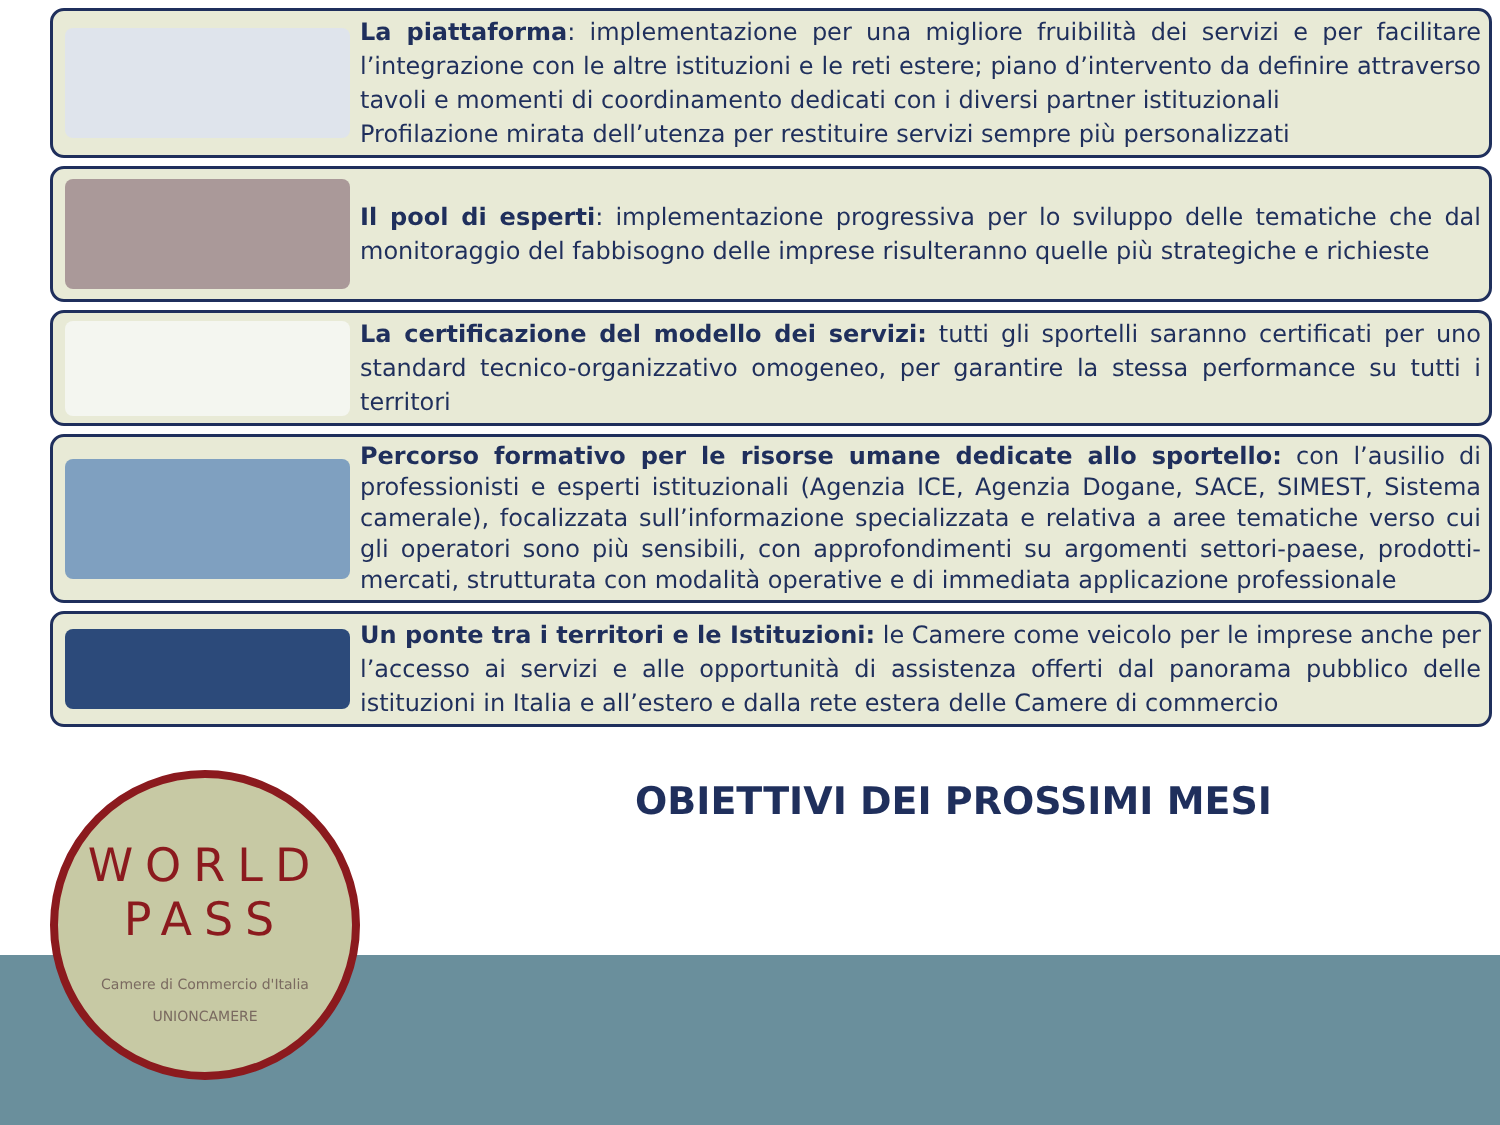La piattaforma: implementazione per una migliore fruibilità dei servizi e per facilitare l’integrazione con le altre istituzioni e le reti estere; piano d’intervento da definire attraverso tavoli e momenti di coordinamento dedicati con i diversi partner istituzionali
Profilazione mirata dell’utenza per restituire servizi sempre più personalizzati
Il pool di esperti: implementazione progressiva per lo sviluppo delle tematiche che dal monitoraggio del fabbisogno delle imprese risulteranno quelle più strategiche e richieste
La certificazione del modello dei servizi: tutti gli sportelli saranno certificati per uno standard tecnico-organizzativo omogeneo, per garantire la stessa performance su tutti i territori
Percorso formativo per le risorse umane dedicate allo sportello: con l’ausilio di professionisti e esperti istituzionali (Agenzia ICE, Agenzia Dogane, SACE, SIMEST, Sistema camerale), focalizzata sull’informazione specializzata e relativa a aree tematiche verso cui gli operatori sono più sensibili, con approfondimenti su argomenti settori-paese, prodotti-mercati, strutturata con modalità operative e di immediata applicazione professionale
Un ponte tra i territori e le Istituzioni: le Camere come veicolo per le imprese anche per l’accesso ai servizi e alle opportunità di assistenza offerti dal panorama pubblico delle istituzioni in Italia e all’estero e dalla rete estera delle Camere di commercio
OBIETTIVI DEI PROSSIMI MESI
WORLD
PASS
Camere di Commercio d'Italia
UNIONCAMERE